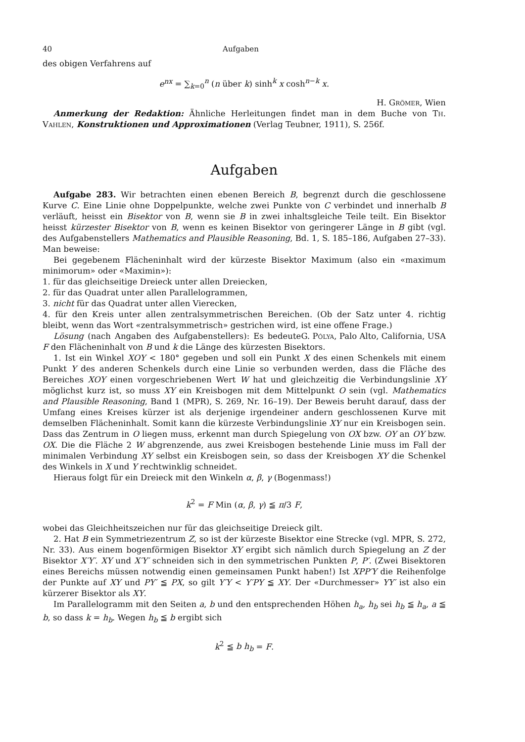40 Aufgaben
des obigen Verfahrens auf
e<sup>nx</sup> = ∑<sub>k=0</sub><sup>n</sup> (n über k) sinh<sup>k</sup> x cosh<sup>n−k</sup> x.
H. Grömer, Wien
Anmerkung der Redaktion: Ähnliche Herleitungen findet man in dem Buche von Th. Vahlen, Konstruktionen und Approximationen (Verlag Teubner, 1911), S. 256f.
Aufgaben
Aufgabe 283. Wir betrachten einen ebenen Bereich B, begrenzt durch die geschlossene Kurve C. Eine Linie ohne Doppelpunkte, welche zwei Punkte von C verbindet und innerhalb B verläuft, heisst ein Bisektor von B, wenn sie B in zwei inhaltsgleiche Teile teilt. Ein Bisektor heisst kürzester Bisektor von B, wenn es keinen Bisektor von geringerer Länge in B gibt (vgl. des Aufgabenstellers Mathematics and Plausible Reasoning, Bd. 1, S. 185–186, Aufgaben 27–33). Man beweise:
Bei gegebenem Flächeninhalt wird der kürzeste Bisektor Maximum (also ein «maximum minimorum» oder «Maximin»):
1. für das gleichseitige Dreieck unter allen Dreiecken,
2. für das Quadrat unter allen Parallelogrammen,
3. nicht für das Quadrat unter allen Vierecken,
4. für den Kreis unter allen zentralsymmetrischen Bereichen. (Ob der Satz unter 4. richtig bleibt, wenn das Wort «zentralsymmetrisch» gestrichen wird, ist eine offene Frage.) G. Pólya, Palo Alto, California, USA
Lösung (nach Angaben des Aufgabenstellers): Es bedeute F den Flächeninhalt von B und k die Länge des kürzesten Bisektors.
1. Ist ein Winkel XOY < 180° gegeben und soll ein Punkt X des einen Schenkels mit einem Punkt Y des anderen Schenkels durch eine Linie so verbunden werden, dass die Fläche des Bereiches XOY einen vorgeschriebenen Wert W hat und gleichzeitig die Verbindungslinie XY möglichst kurz ist, so muss XY ein Kreisbogen mit dem Mittelpunkt O sein (vgl. Mathematics and Plausible Reasoning, Band 1 (MPR), S. 269, Nr. 16–19). Der Beweis beruht darauf, dass der Umfang eines Kreises kürzer ist als derjenige irgendeiner andern geschlossenen Kurve mit demselben Flächeninhalt. Somit kann die kürzeste Verbindungslinie XY nur ein Kreisbogen sein. Dass das Zentrum in O liegen muss, erkennt man durch Spiegelung von OX bzw. OY an OY bzw. OX. Die die Fläche 2 W abgrenzende, aus zwei Kreisbogen bestehende Linie muss im Fall der minimalen Verbindung XY selbst ein Kreisbogen sein, so dass der Kreisbogen XY die Schenkel des Winkels in X und Y rechtwinklig schneidet.
Hieraus folgt für ein Dreieck mit den Winkeln α, β, γ (Bogenmass!)
k<sup>2</sup> = F Min (α, β, γ) ≦ π/3 F,
wobei das Gleichheitszeichen nur für das gleichseitige Dreieck gilt.
2. Hat B ein Symmetriezentrum Z, so ist der kürzeste Bisektor eine Strecke (vgl. MPR, S. 272, Nr. 33). Aus einem bogenförmigen Bisektor XY ergibt sich nämlich durch Spiegelung an Z der Bisektor X′Y′. XY und X′Y′ schneiden sich in den symmetrischen Punkten P, P′. (Zwei Bisektoren eines Bereichs müssen notwendig einen gemeinsamen Punkt haben!) Ist XPP′Y die Reihenfolge der Punkte auf XY und PY′ ≦ PX, so gilt Y′Y < Y′PY ≦ XY. Der «Durchmesser» YY′ ist also ein kürzerer Bisektor als XY.
Im Parallelogramm mit den Seiten a, b und den entsprechenden Höhen h<sub>a</sub>, h<sub>b</sub> sei h<sub>b</sub> ≦ h<sub>a</sub>, a ≦ b, so dass k = h<sub>b</sub>. Wegen h<sub>b</sub> ≦ b ergibt sich
k<sup>2</sup> ≦ b h<sub>b</sub> = F.